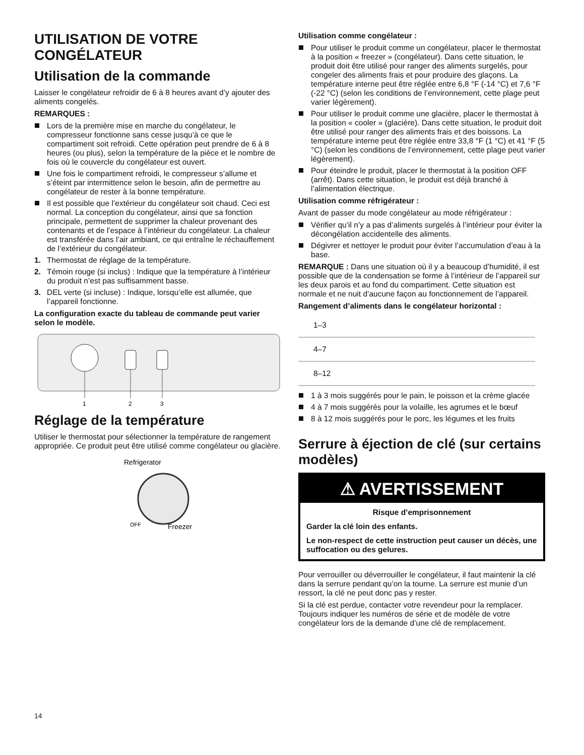UTILISATION DE VOTRE CONGÉLATEUR
Utilisation de la commande
Laisser le congélateur refroidir de 6 à 8 heures avant d’y ajouter des aliments congelés.
REMARQUES :
Lors de la première mise en marche du congélateur, le compresseur fonctionne sans cesse jusqu’à ce que le compartiment soit refroidi. Cette opération peut prendre de 6 à 8 heures (ou plus), selon la température de la pièce et le nombre de fois où le couvercle du congélateur est ouvert.
Une fois le compartiment refroidi, le compresseur s’allume et s’éteint par intermittence selon le besoin, afin de permettre au congélateur de rester à la bonne température.
Il est possible que l’extérieur du congélateur soit chaud. Ceci est normal. La conception du congélateur, ainsi que sa fonction principale, permettent de supprimer la chaleur provenant des contenants et de l’espace à l’intérieur du congélateur. La chaleur est transférée dans l’air ambiant, ce qui entraîne le réchauffement de l’extérieur du congélateur.
1. Thermostat de réglage de la température.
2. Témoin rouge (si inclus) : Indique que la température à l’intérieur du produit n’est pas suffisamment basse.
3. DEL verte (si incluse) : Indique, lorsqu’elle est allumée, que l’appareil fonctionne.
La configuration exacte du tableau de commande peut varier selon le modèle.
1
2
3
Réglage de la température
Utiliser le thermostat pour sélectionner la température de rangement appropriée. Ce produit peut être utilisé comme congélateur ou glacière.
Refrigerator
OFF
Freezer
Utilisation comme congélateur :
Pour utiliser le produit comme un congélateur, placer le thermostat à la position « freezer » (congélateur). Dans cette situation, le produit doit être utilisé pour ranger des aliments surgelés, pour congeler des aliments frais et pour produire des glaçons. La température interne peut être réglée entre 6,8 °F (-14 °C) et 7,6 °F (-22 °C) (selon les conditions de l’environnement, cette plage peut varier légèrement).
Pour utiliser le produit comme une glacière, placer le thermostat à la position « cooler » (glacière). Dans cette situation, le produit doit être utilisé pour ranger des aliments frais et des boissons. La température interne peut être réglée entre 33,8 °F (1 °C) et 41 °F (5 °C) (selon les conditions de l’environnement, cette plage peut varier légèrement).
Pour éteindre le produit, placer le thermostat à la position OFF (arrêt). Dans cette situation, le produit est déjà branché à l’alimentation électrique.
Utilisation comme réfrigérateur :
Avant de passer du mode congélateur au mode réfrigérateur :
Vérifier qu’il n’y a pas d’aliments surgelés à l’intérieur pour éviter la décongélation accidentelle des aliments.
Dégivrer et nettoyer le produit pour éviter l’accumulation d’eau à la base.
REMARQUE : Dans une situation où il y a beaucoup d’humidité, il est possible que de la condensation se forme à l’intérieur de l’appareil sur les deux parois et au fond du compartiment. Cette situation est normale et ne nuit d’aucune façon au fonctionnement de l’appareil.
Rangement d’aliments dans le congélateur horizontal :
| 1–3 | |
| 4–7 | |
| 8–12 | |
1 à 3 mois suggérés pour le pain, le poisson et la crème glacée
4 à 7 mois suggérés pour la volaille, les agrumes et le bœuf
8 à 12 mois suggérés pour le porc, les légumes et les fruits
Serrure à éjection de clé (sur certains modèles)
⚠ AVERTISSEMENT
Risque d’emprisonnement
Garder la clé loin des enfants.
Le non-respect de cette instruction peut causer un décès, une suffocation ou des gelures.
Pour verrouiller ou déverrouiller le congélateur, il faut maintenir la clé dans la serrure pendant qu’on la tourne. La serrure est munie d’un ressort, la clé ne peut donc pas y rester.
Si la clé est perdue, contacter votre revendeur pour la remplacer. Toujours indiquer les numéros de série et de modèle de votre congélateur lors de la demande d’une clé de remplacement.
14